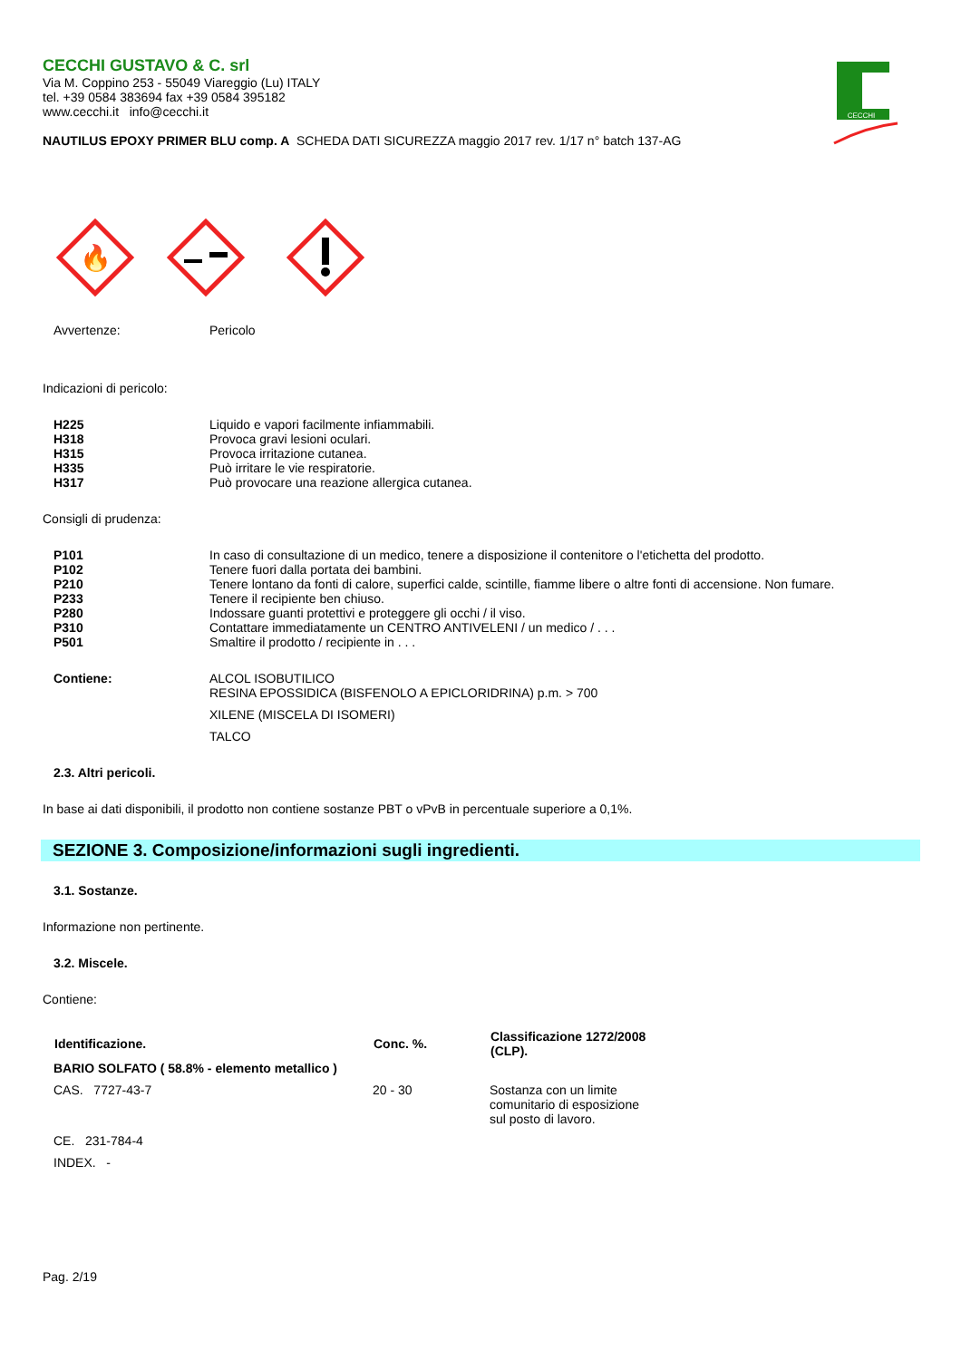CECCHI
CECCHI GUSTAVO & C. srl
Via M. Coppino 253 - 55049 Viareggio (Lu) ITALY
tel. +39 0584 383694 fax +39 0584 395182
www.cecchi.it info@cecchi.it
NAUTILUS EPOXY PRIMER BLU comp. A SCHEDA DATI SICUREZZA maggio 2017 rev. 1/17 n° batch 137-AG
🔥
| Avvertenze: | Pericolo |
Indicazioni di pericolo:
| H225 | Liquido e vapori facilmente infiammabili. |
| H318 | Provoca gravi lesioni oculari. |
| H315 | Provoca irritazione cutanea. |
| H335 | Può irritare le vie respiratorie. |
| H317 | Può provocare una reazione allergica cutanea. |
Consigli di prudenza:
| P101 | In caso di consultazione di un medico, tenere a disposizione il contenitore o l'etichetta del prodotto. |
| P102 | Tenere fuori dalla portata dei bambini. |
| P210 | Tenere lontano da fonti di calore, superfici calde, scintille, fiamme libere o altre fonti di accensione. Non fumare. |
| P233 | Tenere il recipiente ben chiuso. |
| P280 | Indossare guanti protettivi e proteggere gli occhi / il viso. |
| P310 | Contattare immediatamente un CENTRO ANTIVELENI / un medico / . . . |
| P501 | Smaltire il prodotto / recipiente in . . . |
| Contiene: | ALCOL ISOBUTILICO RESINA EPOSSIDICA (BISFENOLO A EPICLORIDRINA) p.m. > 700 XILENE (MISCELA DI ISOMERI) TALCO |
2.3. Altri pericoli.
In base ai dati disponibili, il prodotto non contiene sostanze PBT o vPvB in percentuale superiore a 0,1%.
SEZIONE 3. Composizione/informazioni sugli ingredienti.
3.1. Sostanze.
Informazione non pertinente.
3.2. Miscele.
Contiene:
| Identificazione. | Conc. %. | Classificazione 1272/2008 (CLP). |
| --- | --- | --- |
| BARIO SOLFATO ( 58.8% - elemento metallico ) | | |
| CAS. 7727-43-7 | 20 - 30 | Sostanza con un limite comunitario di esposizione sul posto di lavoro. |
| CE. 231-784-4 | | |
| INDEX. - | | |
Pag. 2/19